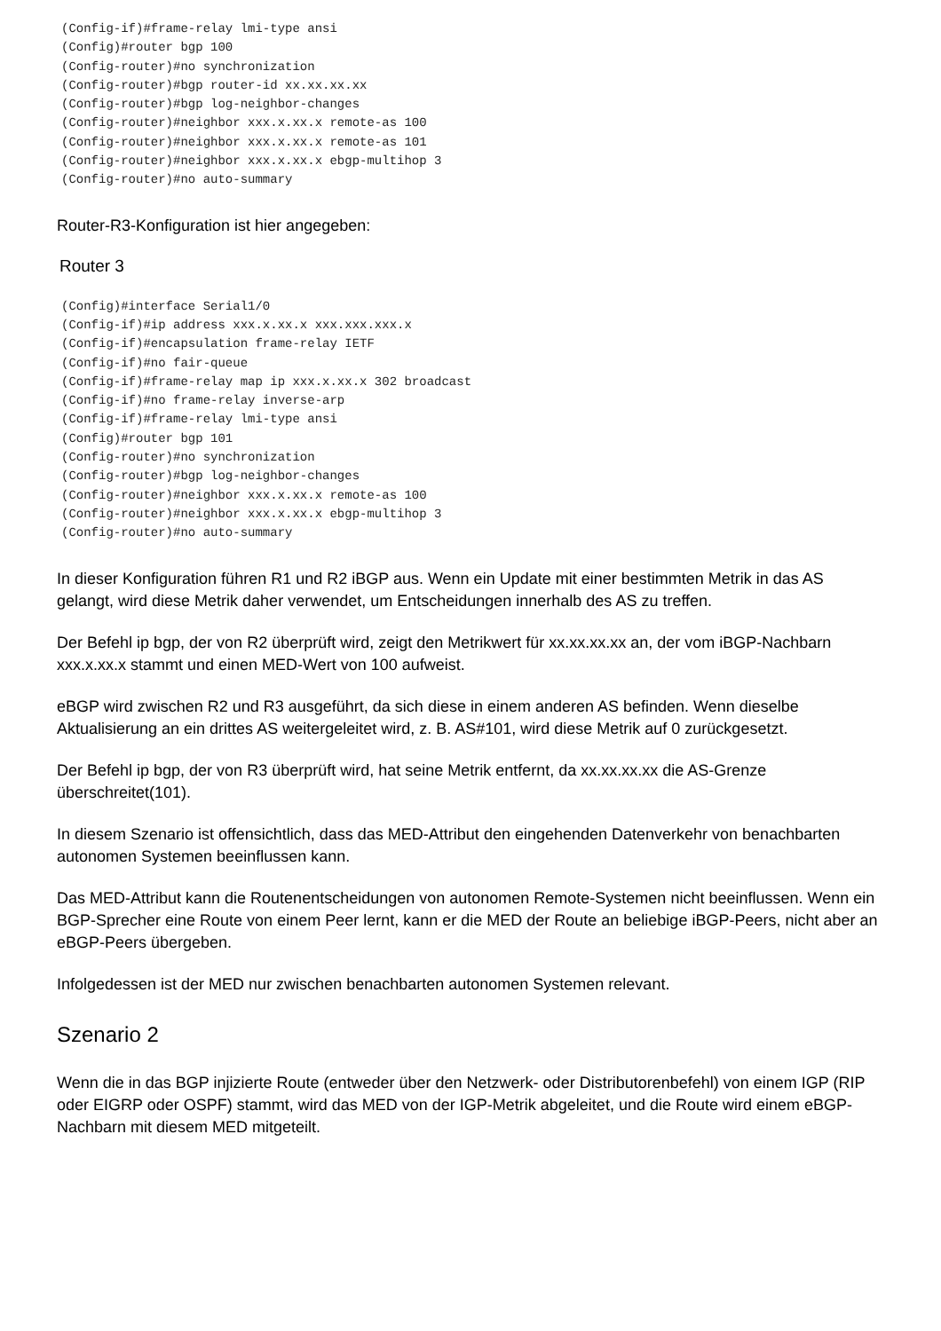(Config-if)#frame-relay lmi-type ansi
(Config)#router bgp 100
(Config-router)#no synchronization
(Config-router)#bgp router-id xx.xx.xx.xx
(Config-router)#bgp log-neighbor-changes
(Config-router)#neighbor xxx.x.xx.x remote-as 100
(Config-router)#neighbor xxx.x.xx.x remote-as 101
(Config-router)#neighbor xxx.x.xx.x ebgp-multihop 3
(Config-router)#no auto-summary
Router-R3-Konfiguration ist hier angegeben:
Router 3
(Config)#interface Serial1/0
(Config-if)#ip address xxx.x.xx.x xxx.xxx.xxx.x
(Config-if)#encapsulation frame-relay IETF
(Config-if)#no fair-queue
(Config-if)#frame-relay map ip xxx.x.xx.x 302 broadcast
(Config-if)#no frame-relay inverse-arp
(Config-if)#frame-relay lmi-type ansi
(Config)#router bgp 101
(Config-router)#no synchronization
(Config-router)#bgp log-neighbor-changes
(Config-router)#neighbor xxx.x.xx.x remote-as 100
(Config-router)#neighbor xxx.x.xx.x ebgp-multihop 3
(Config-router)#no auto-summary
In dieser Konfiguration führen R1 und R2 iBGP aus. Wenn ein Update mit einer bestimmten Metrik in das AS gelangt, wird diese Metrik daher verwendet, um Entscheidungen innerhalb des AS zu treffen.
Der Befehl ip bgp, der von R2 überprüft wird, zeigt den Metrikwert für xx.xx.xx.xx an, der vom iBGP-Nachbarn xxx.x.xx.x stammt und einen MED-Wert von 100 aufweist.
eBGP wird zwischen R2 und R3 ausgeführt, da sich diese in einem anderen AS befinden. Wenn dieselbe Aktualisierung an ein drittes AS weitergeleitet wird, z. B. AS#101, wird diese Metrik auf 0 zurückgesetzt.
Der Befehl ip bgp, der von R3 überprüft wird, hat seine Metrik entfernt, da xx.xx.xx.xx die AS-Grenze überschreitet(101).
In diesem Szenario ist offensichtlich, dass das MED-Attribut den eingehenden Datenverkehr von benachbarten autonomen Systemen beeinflussen kann.
Das MED-Attribut kann die Routenentscheidungen von autonomen Remote-Systemen nicht beeinflussen. Wenn ein BGP-Sprecher eine Route von einem Peer lernt, kann er die MED der Route an beliebige iBGP-Peers, nicht aber an eBGP-Peers übergeben.
Infolgedessen ist der MED nur zwischen benachbarten autonomen Systemen relevant.
Szenario 2
Wenn die in das BGP injizierte Route (entweder über den Netzwerk- oder Distributorenbefehl) von einem IGP (RIP oder EIGRP oder OSPF) stammt, wird das MED von der IGP-Metrik abgeleitet, und die Route wird einem eBGP-Nachbarn mit diesem MED mitgeteilt.